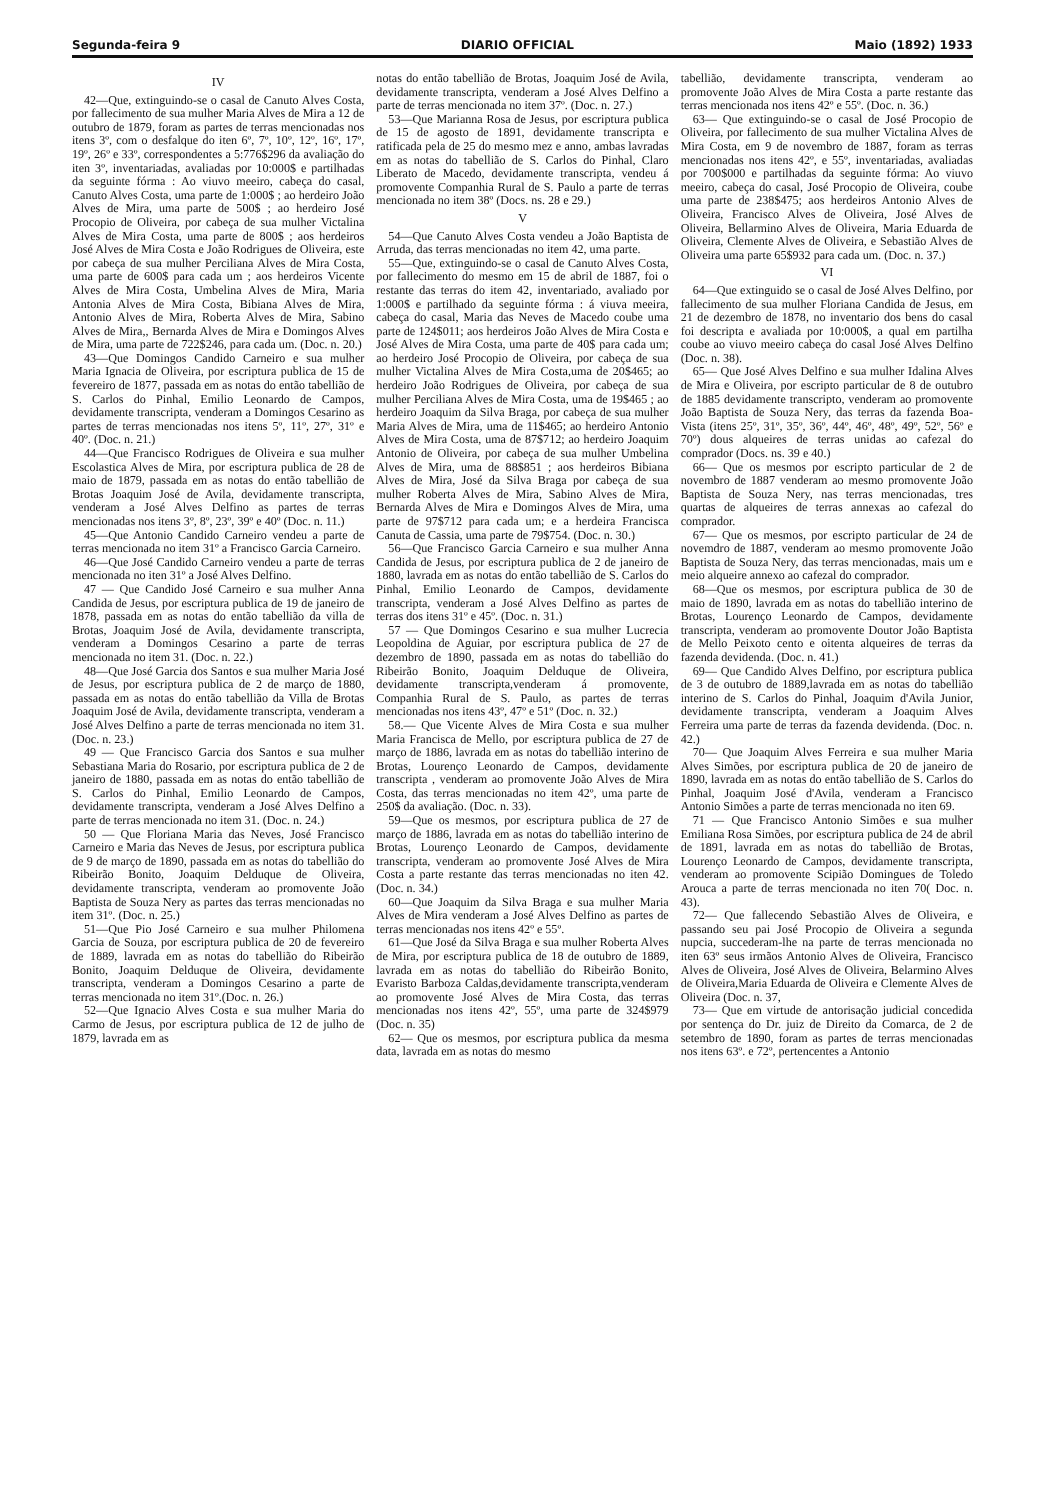Segunda-feira 9 DIARIO OFFICIAL Maio (1892) 1933
IV
42—Que, extinguindo-se o casal de Canuto Alves Costa, por fallecimento de sua mulher Maria Alves de Mira a 12 de outubro de 1879, foram as partes de terras mencionadas nos itens 3º, com o desfalque do iten 6º, 7º, 10º, 12º, 16º, 17º, 19º, 26º e 33º, correspondentes a 5:776$296 da avaliação do iten 3º, inventariadas, avaliadas por 10:000$ e partilhadas da seguinte fórma : Ao viuvo meeiro, cabeça do casal, Canuto Alves Costa, uma parte de 1:000$ ; ao herdeiro João Alves de Mira, uma parte de 500$ ; ao herdeiro José Procopio de Oliveira, por cabeça de sua mulher Victalina Alves de Mira Costa, uma parte de 800$ ; aos herdeiros José Alves de Mira Costa e João Rodrigues de Oliveira, este por cabeça de sua mulher Perciliana Alves de Mira Costa, uma parte de 600$ para cada um ; aos herdeiros Vicente Alves de Mira Costa, Umbelina Alves de Mira, Maria Antonia Alves de Mira Costa, Bibiana Alves de Mira, Antonio Alves de Mira, Roberta Alves de Mira, Sabino Alves de Mira,, Bernarda Alves de Mira e Domingos Alves de Mira, uma parte de 722$246, para cada um. (Doc. n. 20.)
43—Que Domingos Candido Carneiro e sua mulher Maria Ignacia de Oliveira, por escriptura publica de 15 de fevereiro de 1877, passada em as notas do então tabellião de S. Carlos do Pinhal, Emilio Leonardo de Campos, devidamente transcripta, venderam a Domingos Cesarino as partes de terras mencionadas nos itens 5º, 11º, 27º, 31º e 40º. (Doc. n. 21.)
44—Que Francisco Rodrigues de Oliveira e sua mulher Escolastica Alves de Mira, por escriptura publica de 28 de maio de 1879, passada em as notas do então tabellião de Brotas Joaquim José de Avila, devidamente transcripta, venderam a José Alves Delfino as partes de terras mencionadas nos itens 3º, 8º, 23º, 39º e 40º (Doc. n. 11.)
45—Que Antonio Candido Carneiro vendeu a parte de terras mencionada no item 31º a Francisco Garcia Carneiro.
46—Que José Candido Carneiro vendeu a parte de terras mencionada no iten 31º a José Alves Delfino.
47 — Que Candido José Carneiro e sua mulher Anna Candida de Jesus, por escriptura publica de 19 de janeiro de 1878, passada em as notas do então tabellião da villa de Brotas, Joaquim José de Avila, devidamente transcripta, venderam a Domingos Cesarino a parte de terras mencionada no item 31. (Doc. n. 22.)
48—Que José Garcia dos Santos e sua mulher Maria José de Jesus, por escriptura publica de 2 de março de 1880, passada em as notas do então tabellião da Villa de Brotas Joaquim José de Avila, devidamente transcripta, venderam a José Alves Delfino a parte de terras mencionada no item 31. (Doc. n. 23.)
49 — Que Francisco Garcia dos Santos e sua mulher Sebastiana Maria do Rosario, por escriptura publica de 2 de janeiro de 1880, passada em as notas do então tabellião de S. Carlos do Pinhal, Emilio Leonardo de Campos, devidamente transcripta, venderam a José Alves Delfino a parte de terras mencionada no item 31. (Doc. n. 24.)
50 — Que Floriana Maria das Neves, José Francisco Carneiro e Maria das Neves de Jesus, por escriptura publica de 9 de março de 1890, passada em as notas do tabellião do Ribeirão Bonito, Joaquim Delduque de Oliveira, devidamente transcripta, venderam ao promovente João Baptista de Souza Nery as partes das terras mencionadas no item 31º. (Doc. n. 25.)
51—Que Pio José Carneiro e sua mulher Philomena Garcia de Souza, por escriptura publica de 20 de fevereiro de 1889, lavrada em as notas do tabellião do Ribeirão Bonito, Joaquim Delduque de Oliveira, devidamente transcripta, venderam a Domingos Cesarino a parte de terras mencionada no item 31º.(Doc. n. 26.)
52—Que Ignacio Alves Costa e sua mulher Maria do Carmo de Jesus, por escriptura publica de 12 de julho de 1879, lavrada em as
notas do então tabellião de Brotas, Joaquim José de Avila, devidamente transcripta, venderam a José Alves Delfino a parte de terras mencionada no item 37º. (Doc. n. 27.)
53—Que Marianna Rosa de Jesus, por escriptura publica de 15 de agosto de 1891, devidamente transcripta e ratificada pela de 25 do mesmo mez e anno, ambas lavradas em as notas do tabellião de S. Carlos do Pinhal, Claro Liberato de Macedo, devidamente transcripta, vendeu á promovente Companhia Rural de S. Paulo a parte de terras mencionada no item 38º (Docs. ns. 28 e 29.)
V
54—Que Canuto Alves Costa vendeu a João Baptista de Arruda, das terras mencionadas no item 42, uma parte.
55—Que, extinguindo-se o casal de Canuto Alves Costa, por fallecimento do mesmo em 15 de abril de 1887, foi o restante das terras do item 42, inventariado, avaliado por 1:000$ e partilhado da seguinte fórma : á viuva meeira, cabeça do casal, Maria das Neves de Macedo coube uma parte de 124$011; aos herdeiros João Alves de Mira Costa e José Alves de Mira Costa, uma parte de 40$ para cada um; ao herdeiro José Procopio de Oliveira, por cabeça de sua mulher Victalina Alves de Mira Costa,uma de 20$465; ao herdeiro João Rodrigues de Oliveira, por cabeça de sua mulher Perciliana Alves de Mira Costa, uma de 19$465 ; ao herdeiro Joaquim da Silva Braga, por cabeça de sua mulher Maria Alves de Mira, uma de 11$465; ao herdeiro Antonio Alves de Mira Costa, uma de 87$712; ao herdeiro Joaquim Antonio de Oliveira, por cabeça de sua mulher Umbelina Alves de Mira, uma de 88$851 ; aos herdeiros Bibiana Alves de Mira, José da Silva Braga por cabeça de sua mulher Roberta Alves de Mira, Sabino Alves de Mira, Bernarda Alves de Mira e Domingos Alves de Mira, uma parte de 97$712 para cada um; e a herdeira Francisca Canuta de Cassia, uma parte de 79$754. (Doc. n. 30.)
56—Que Francisco Garcia Carneiro e sua mulher Anna Candida de Jesus, por escriptura publica de 2 de janeiro de 1880, lavrada em as notas do então tabellião de S. Carlos do Pinhal, Emilio Leonardo de Campos, devidamente transcripta, venderam a José Alves Delfino as partes de terras dos itens 31º e 45º. (Doc. n. 31.)
57 — Que Domingos Cesarino e sua mulher Lucrecia Leopoldina de Aguiar, por escriptura publica de 27 de dezembro de 1890, passada em as notas do tabellião do Ribeirão Bonito, Joaquim Delduque de Oliveira, devidamente transcripta,venderam á promovente, Companhia Rural de S. Paulo, as partes de terras mencionadas nos itens 43º, 47º e 51º (Doc. n. 32.)
58.— Que Vicente Alves de Mira Costa e sua mulher Maria Francisca de Mello, por escriptura publica de 27 de março de 1886, lavrada em as notas do tabellião interino de Brotas, Lourenço Leonardo de Campos, devidamente transcripta , venderam ao promovente João Alves de Mira Costa, das terras mencionadas no item 42º, uma parte de 250$ da avaliação. (Doc. n. 33).
59—Que os mesmos, por escriptura publica de 27 de março de 1886, lavrada em as notas do tabellião interino de Brotas, Lourenço Leonardo de Campos, devidamente transcripta, venderam ao promovente José Alves de Mira Costa a parte restante das terras mencionadas no iten 42. (Doc. n. 34.)
60—Que Joaquim da Silva Braga e sua mulher Maria Alves de Mira venderam a José Alves Delfino as partes de terras mencionadas nos itens 42º e 55º.
61—Que José da Silva Braga e sua mulher Roberta Alves de Mira, por escriptura publica de 18 de outubro de 1889, lavrada em as notas do tabellião do Ribeirão Bonito, Evaristo Barboza Caldas,devidamente transcripta,venderam ao promovente José Alves de Mira Costa, das terras mencionadas nos itens 42º, 55º, uma parte de 324$979 (Doc. n. 35)
62— Que os mesmos, por escriptura publica da mesma data, lavrada em as notas do mesmo
tabellião, devidamente transcripta, venderam ao promovente João Alves de Mira Costa a parte restante das terras mencionada nos itens 42º e 55º. (Doc. n. 36.)
63— Que extinguindo-se o casal de José Procopio de Oliveira, por fallecimento de sua mulher Victalina Alves de Mira Costa, em 9 de novembro de 1887, foram as terras mencionadas nos itens 42º, e 55º, inventariadas, avaliadas por 700$000 e partilhadas da seguinte fórma: Ao viuvo meeiro, cabeça do casal, José Procopio de Oliveira, coube uma parte de 238$475; aos herdeiros Antonio Alves de Oliveira, Francisco Alves de Oliveira, José Alves de Oliveira, Bellarmino Alves de Oliveira, Maria Eduarda de Oliveira, Clemente Alves de Oliveira, e Sebastião Alves de Oliveira uma parte 65$932 para cada um. (Doc. n. 37.)
VI
64—Que extinguido se o casal de José Alves Delfino, por fallecimento de sua mulher Floriana Candida de Jesus, em 21 de dezembro de 1878, no inventario dos bens do casal foi descripta e avaliada por 10:000$, a qual em partilha coube ao viuvo meeiro cabeça do casal José Alves Delfino (Doc. n. 38).
65— Que José Alves Delfino e sua mulher Idalina Alves de Mira e Oliveira, por escripto particular de 8 de outubro de 1885 devidamente transcripto, venderam ao promovente João Baptista de Souza Nery, das terras da fazenda Boa-Vista (itens 25º, 31º, 35º, 36º, 44º, 46º, 48º, 49º, 52º, 56º e 70º) dous alqueires de terras unidas ao cafezal do comprador (Docs. ns. 39 e 40.)
66— Que os mesmos por escripto particular de 2 de novembro de 1887 venderam ao mesmo promovente João Baptista de Souza Nery, nas terras mencionadas, tres quartas de alqueires de terras annexas ao cafezal do comprador.
67— Que os mesmos, por escripto particular de 24 de novemdro de 1887, venderam ao mesmo promovente João Baptista de Souza Nery, das terras mencionadas, mais um e meio alqueire annexo ao cafezal do comprador.
68—Que os mesmos, por escriptura publica de 30 de maio de 1890, lavrada em as notas do tabellião interino de Brotas, Lourenço Leonardo de Campos, devidamente transcripta, venderam ao promovente Doutor João Baptista de Mello Peixoto cento e oitenta alqueires de terras da fazenda devidenda. (Doc. n. 41.)
69— Que Candido Alves Delfino, por escriptura publica de 3 de outubro de 1889,lavrada em as notas do tabellião interino de S. Carlos do Pinhal, Joaquim d'Avila Junior, devidamente transcripta, venderam a Joaquim Alves Ferreira uma parte de terras da fazenda devidenda. (Doc. n. 42.)
70— Que Joaquim Alves Ferreira e sua mulher Maria Alves Simões, por escriptura publica de 20 de janeiro de 1890, lavrada em as notas do então tabellião de S. Carlos do Pinhal, Joaquim José d'Avila, venderam a Francisco Antonio Simões a parte de terras mencionada no iten 69.
71 — Que Francisco Antonio Simões e sua mulher Emiliana Rosa Simões, por escriptura publica de 24 de abril de 1891, lavrada em as notas do tabellião de Brotas, Lourenço Leonardo de Campos, devidamente transcripta, venderam ao promovente Scipião Domingues de Toledo Arouca a parte de terras mencionada no iten 70( Doc. n. 43).
72— Que fallecendo Sebastião Alves de Oliveira, e passando seu pai José Procopio de Oliveira a segunda nupcia, succederam-lhe na parte de terras mencionada no iten 63º seus irmãos Antonio Alves de Oliveira, Francisco Alves de Oliveira, José Alves de Oliveira, Belarmino Alves de Oliveira,Maria Eduarda de Oliveira e Clemente Alves de Oliveira (Doc. n. 37,
73— Que em virtude de antorisação judicial concedida por sentença do Dr. juiz de Direito da Comarca, de 2 de setembro de 1890, foram as partes de terras mencionadas nos itens 63º. e 72º, pertencentes a Antonio